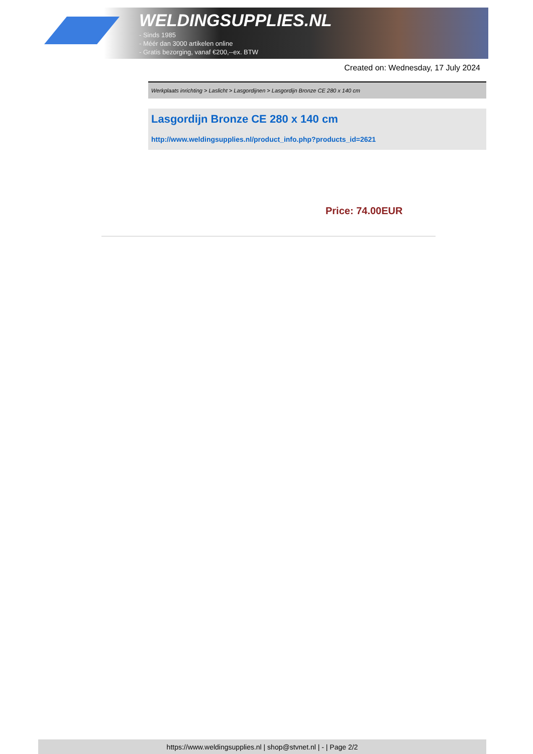WELDINGSUPPLIES.NL
- Sinds 1985
- Méér dan 3000 artikelen online
- Gratis bezorging, vanaf €200,--ex. BTW
Created on: Wednesday, 17 July 2024
Werkplaats inrichting > Laslicht > Lasgordijnen > Lasgordijn Bronze CE 280 x 140 cm
Lasgordijn Bronze CE 280 x 140 cm
http://www.weldingsupplies.nl/product_info.php?products_id=2621
Price: 74.00EUR
https://www.weldingsupplies.nl | shop@stvnet.nl | - | Page 2/2